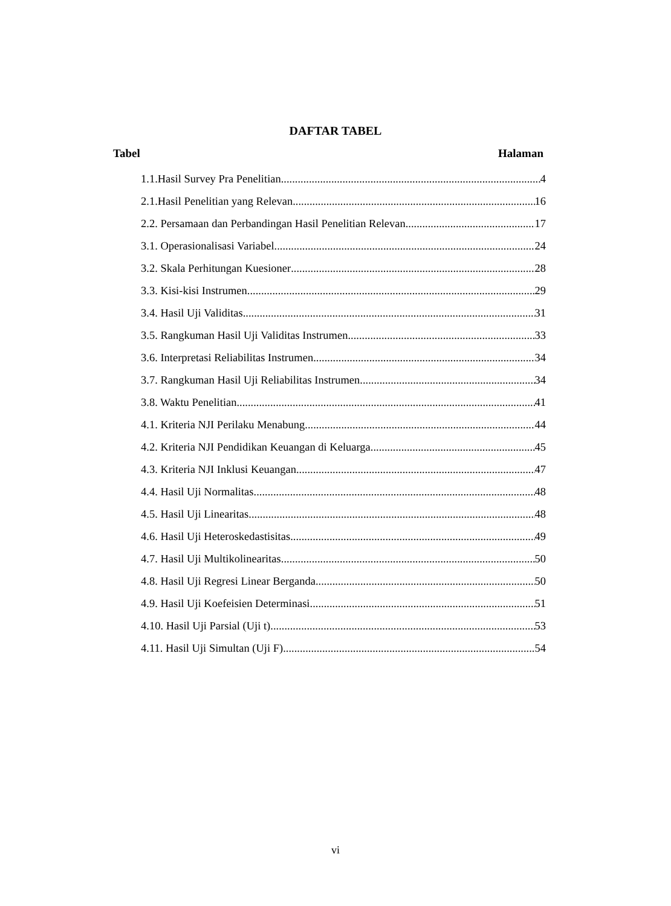DAFTAR TABEL
Tabel Halaman
1.1.Hasil Survey Pra Penelitian 4
2.1.Hasil Penelitian yang Relevan 16
2.2. Persamaan dan Perbandingan Hasil Penelitian Relevan 17
3.1. Operasionalisasi Variabel 24
3.2. Skala Perhitungan Kuesioner 28
3.3. Kisi-kisi Instrumen 29
3.4. Hasil Uji Validitas 31
3.5. Rangkuman Hasil Uji Validitas Instrumen 33
3.6. Interpretasi Reliabilitas Instrumen 34
3.7. Rangkuman Hasil Uji Reliabilitas Instrumen 34
3.8. Waktu Penelitian 41
4.1. Kriteria NJI Perilaku Menabung 44
4.2. Kriteria NJI Pendidikan Keuangan di Keluarga 45
4.3. Kriteria NJI Inklusi Keuangan 47
4.4. Hasil Uji Normalitas 48
4.5. Hasil Uji Linearitas 48
4.6. Hasil Uji Heteroskedastisitas 49
4.7. Hasil Uji Multikolinearitas 50
4.8. Hasil Uji Regresi Linear Berganda 50
4.9. Hasil Uji Koefeisien Determinasi 51
4.10. Hasil Uji Parsial (Uji t) 53
4.11. Hasil Uji Simultan (Uji F) 54
vi